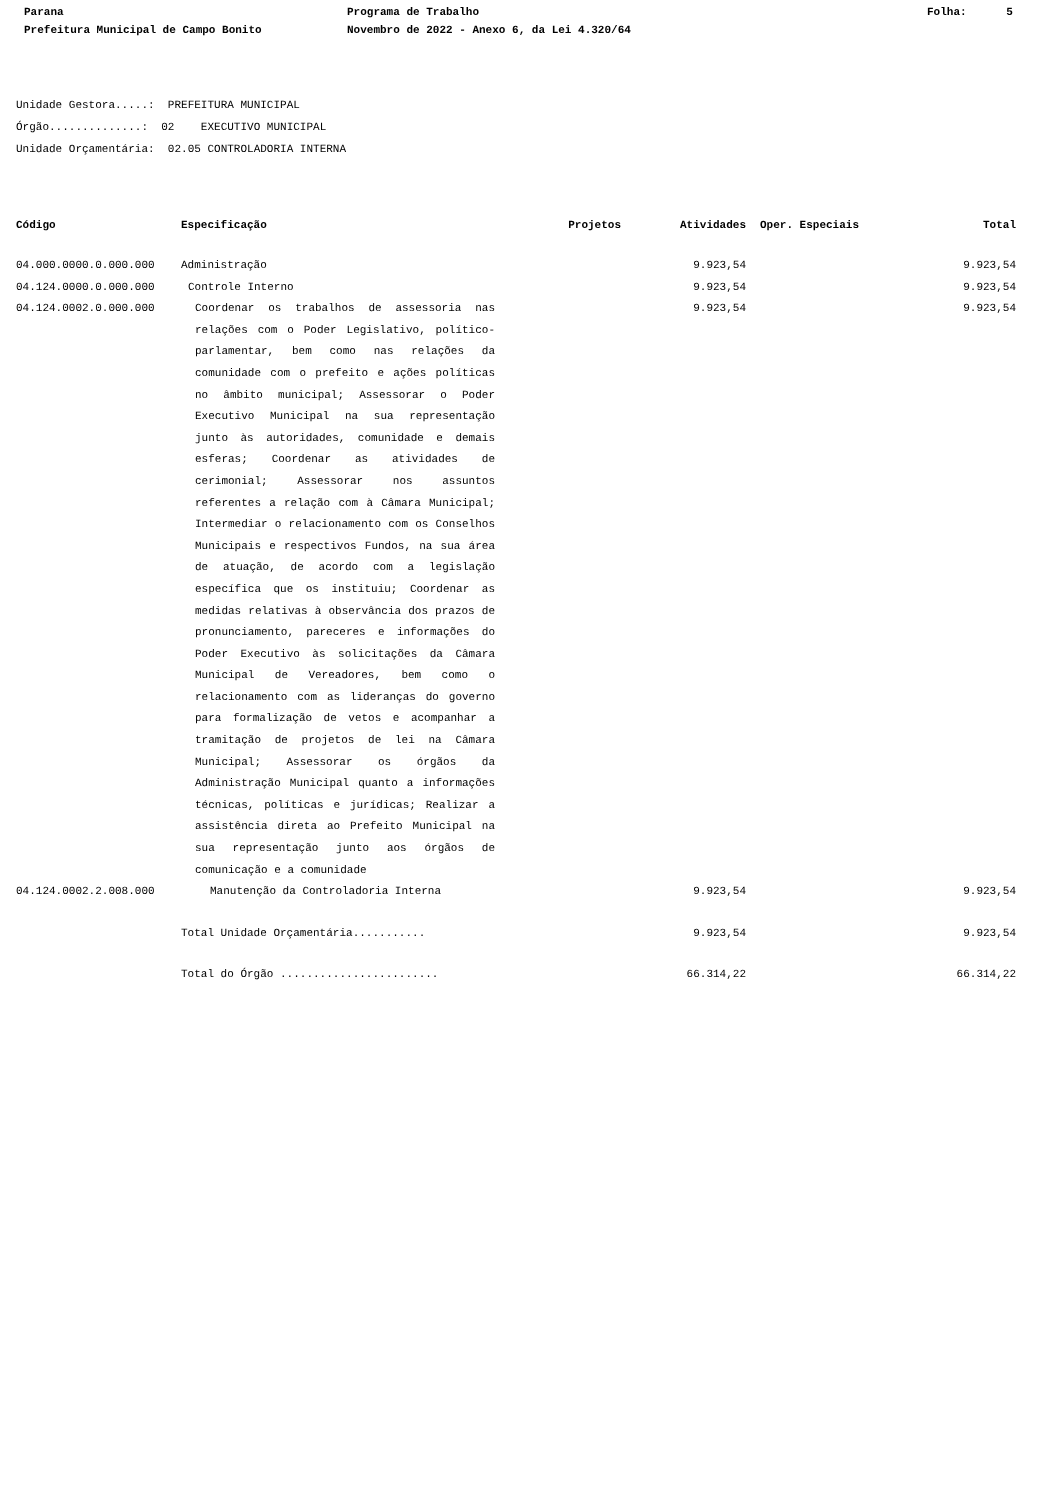Parana
Programa de Trabalho
Folha: 5
Prefeitura Municipal de Campo Bonito
Novembro de 2022 - Anexo 6, da Lei 4.320/64
Unidade Gestora.....: PREFEITURA MUNICIPAL Órgão..............: 02 EXECUTIVO MUNICIPAL Unidade Orçamentária: 02.05 CONTROLADORIA INTERNA
| Código | Especificação | Projetos | Atividades | Oper. Especiais | Total |
| --- | --- | --- | --- | --- | --- |
| 04.000.0000.0.000.000 | Administração | | 9.923,54 | | 9.923,54 |
| 04.124.0000.0.000.000 | Controle Interno | | 9.923,54 | | 9.923,54 |
| 04.124.0002.0.000.000 | Coordenar os trabalhos de assessoria nas relações com o Poder Legislativo, político-parlamentar, bem como nas relações da comunidade com o prefeito e ações políticas no âmbito municipal; Assessorar o Poder Executivo Municipal na sua representação junto às autoridades, comunidade e demais esferas; Coordenar as atividades de cerimonial; Assessorar nos assuntos referentes a relação com à Câmara Municipal; Intermediar o relacionamento com os Conselhos Municipais e respectivos Fundos, na sua área de atuação, de acordo com a legislação específica que os instituiu; Coordenar as medidas relativas à observância dos prazos de pronunciamento, pareceres e informações do Poder Executivo às solicitações da Câmara Municipal de Vereadores, bem como o relacionamento com as lideranças do governo para formalização de vetos e acompanhar a tramitação de projetos de lei na Câmara Municipal; Assessorar os órgãos da Administração Municipal quanto a informações técnicas, políticas e jurídicas; Realizar a assistência direta ao Prefeito Municipal na sua representação junto aos órgãos de comunicação e a comunidade | | 9.923,54 | | 9.923,54 |
| 04.124.0002.2.008.000 | Manutenção da Controladoria Interna | | 9.923,54 | | 9.923,54 |
| | Total Unidade Orçamentária........... | | 9.923,54 | | 9.923,54 |
| | Total do Órgão ........................ | | 66.314,22 | | 66.314,22 |